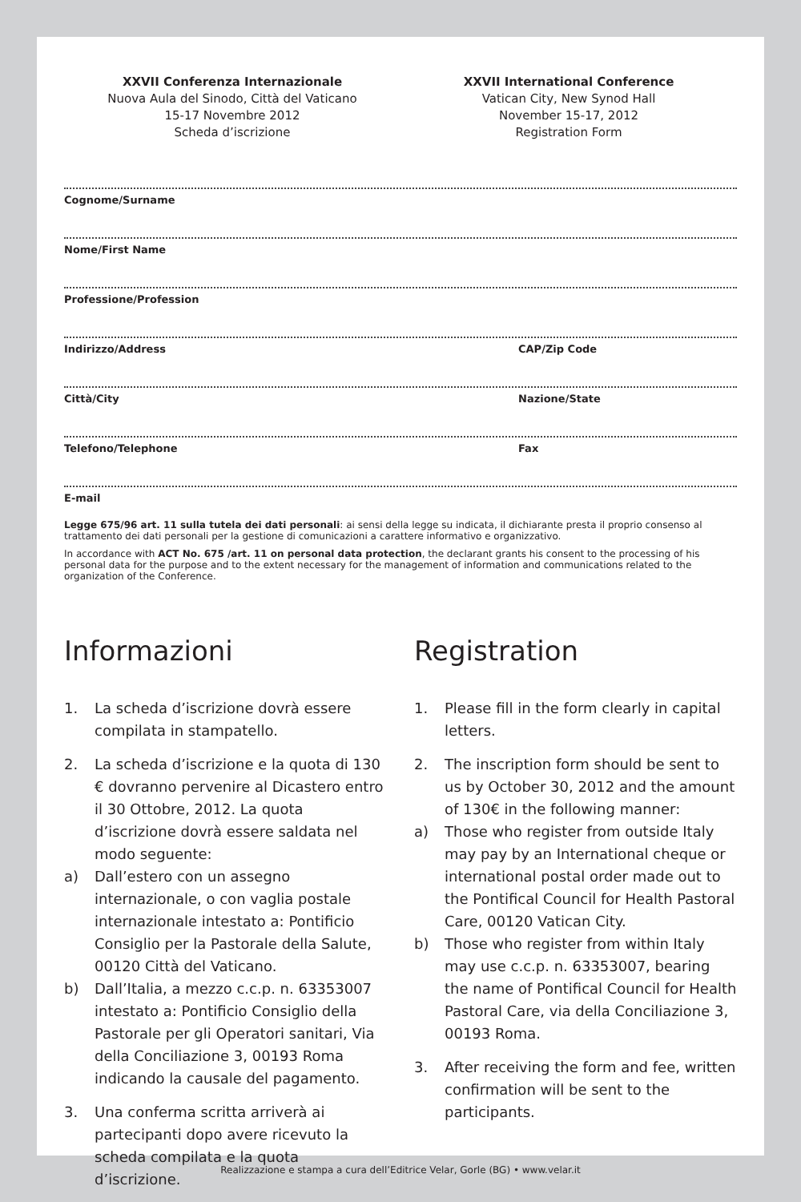XXVII Conferenza Internazionale
Nuova Aula del Sinodo, Città del Vaticano
15-17 Novembre 2012
Scheda d’iscrizione
XXVII International Conference
Vatican City, New Synod Hall
November 15-17, 2012
Registration Form
Cognome/Surname
Nome/First Name
Professione/Profession
Indirizzo/Address CAP/Zip Code
Città/City Nazione/State
Telefono/Telephone Fax
E-mail
Legge 675/96 art. 11 sulla tutela dei dati personali: ai sensi della legge su indicata, il dichiarante presta il proprio consenso al trattamento dei dati personali per la gestione di comunicazioni a carattere informativo e organizzativo.
In accordance with ACT No. 675 /art. 11 on personal data protection, the declarant grants his consent to the processing of his personal data for the purpose and to the extent necessary for the management of information and communications related to the organization of the Conference.
Informazioni
1. La scheda d’iscrizione dovrà essere compilata in stampatello.
2. La scheda d’iscrizione e la quota di 130 € dovranno pervenire al Dicastero entro il 30 Ottobre, 2012. La quota d’iscrizione dovrà essere saldata nel modo seguente:
a) Dall’estero con un assegno internazionale, o con vaglia postale internazionale intestato a: Pontificio Consiglio per la Pastorale della Salute, 00120 Città del Vaticano.
b) Dall’Italia, a mezzo c.c.p. n. 63353007 intestato a: Pontificio Consiglio della Pastorale per gli Operatori sanitari, Via della Conciliazione 3, 00193 Roma indicando la causale del pagamento.
3. Una conferma scritta arriverà ai partecipanti dopo avere ricevuto la scheda compilata e la quota d’iscrizione.
Registration
1. Please fill in the form clearly in capital letters.
2. The inscription form should be sent to us by October 30, 2012 and the amount of 130€ in the following manner:
a) Those who register from outside Italy may pay by an International cheque or international postal order made out to the Pontifical Council for Health Pastoral Care, 00120 Vatican City.
b) Those who register from within Italy may use c.c.p. n. 63353007, bearing the name of Pontifical Council for Health Pastoral Care, via della Conciliazione 3, 00193 Roma.
3. After receiving the form and fee, written confirmation will be sent to the participants.
Realizzazione e stampa a cura dell’Editrice Velar, Gorle (BG) • www.velar.it